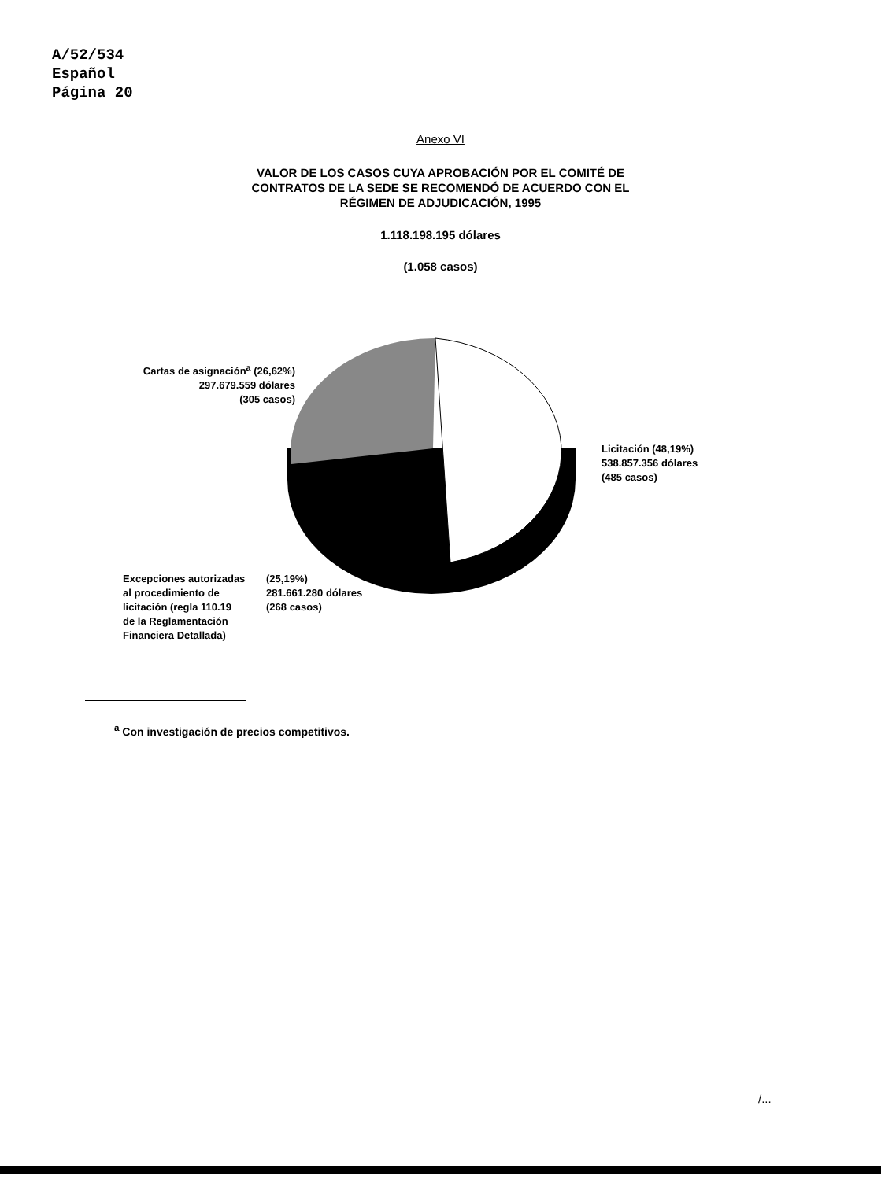A/52/534
Español
Página 20
Anexo VI
VALOR DE LOS CASOS CUYA APROBACIÓN POR EL COMITÉ DE
CONTRATOS DE LA SEDE SE RECOMENDÓ DE ACUERDO CON EL
RÉGIMEN DE ADJUDICACIÓN, 1995
1.118.198.195 dólares
(1.058 casos)
Cartas de asignación<sup>a</sup> (26,62%)
297.679.559 dólares
(305 casos)
Licitación (48,19%)
538.857.356 dólares
(485 casos)
Excepciones autorizadas
al procedimiento de
licitación (regla 110.19
de la Reglamentación
Financiera Detallada)
(25,19%)
281.661.280 dólares
(268 casos)
<sup>a</sup> Con investigación de precios competitivos.
/...